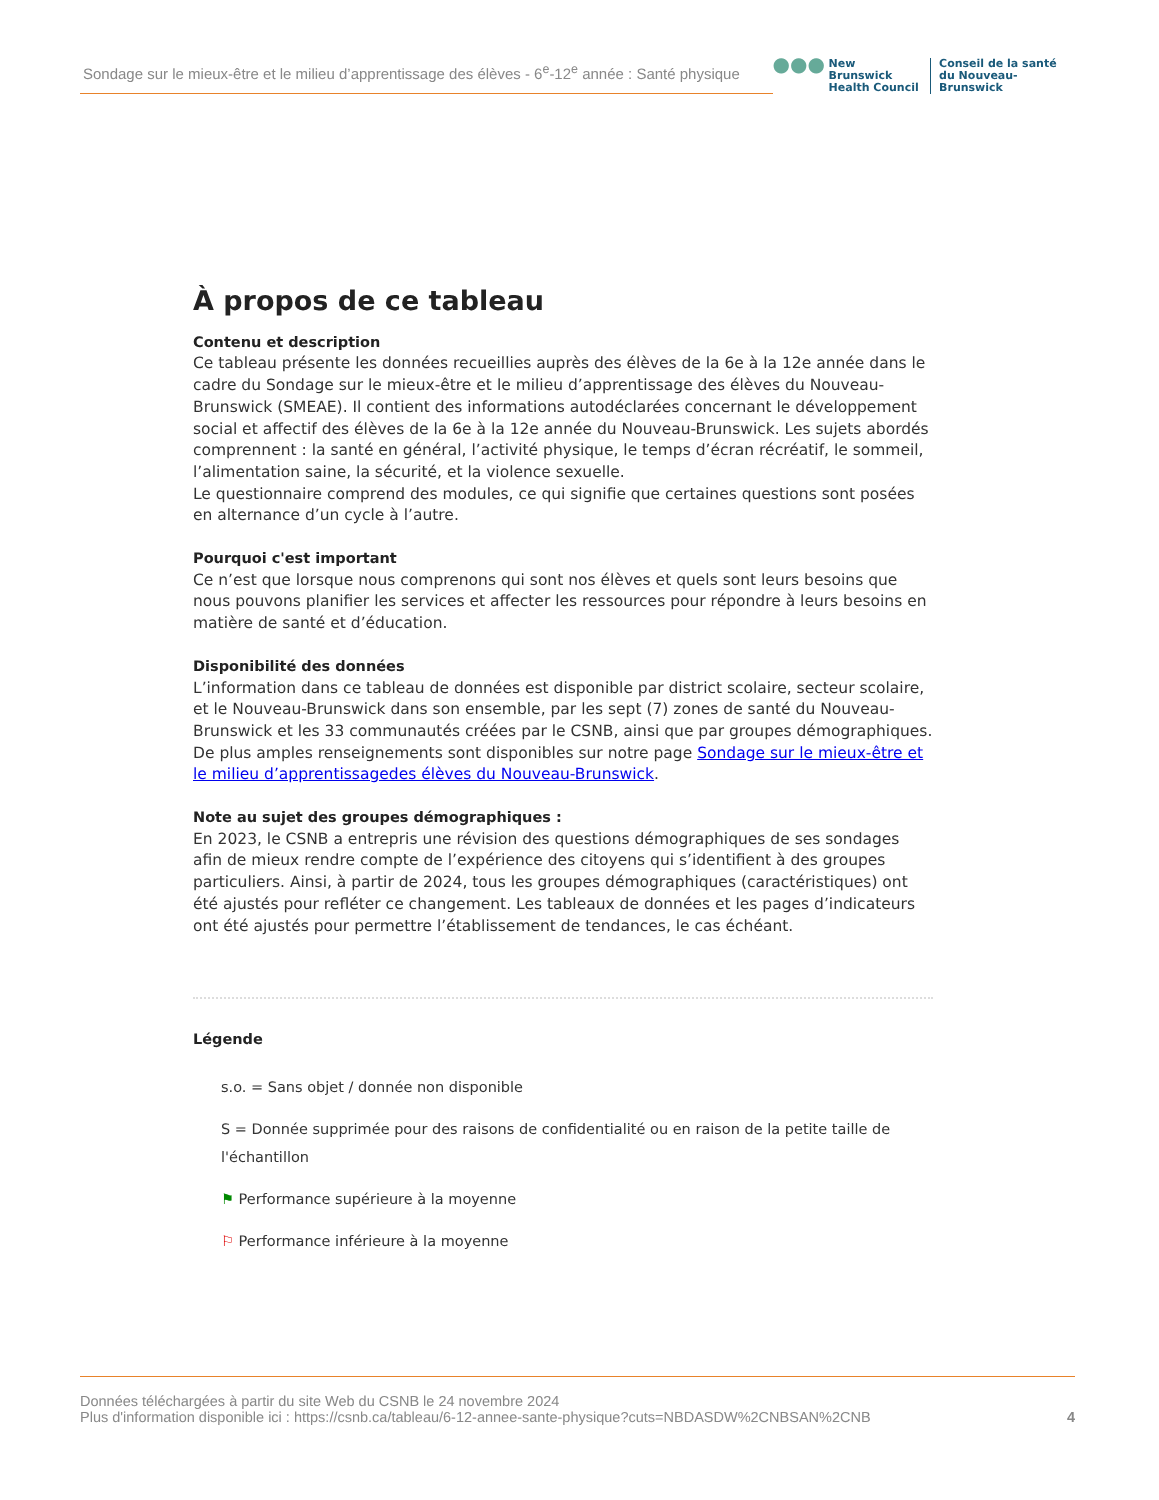Sondage sur le mieux-être et le milieu d’apprentissage des élèves - 6<sup>e</sup>-12<sup>e</sup> année : Santé physique
●●●
New Brunswick
Health Council
Conseil de la santé
du Nouveau-Brunswick
À propos de ce tableau
Contenu et description
Ce tableau présente les données recueillies auprès des élèves de la 6e à la 12e année dans le cadre du Sondage sur le mieux-être et le milieu d’apprentissage des élèves du Nouveau-Brunswick (SMEAE). Il contient des informations autodéclarées concernant le développement social et affectif des élèves de la 6e à la 12e année du Nouveau-Brunswick. Les sujets abordés comprennent : la santé en général, l’activité physique, le temps d’écran récréatif, le sommeil, l’alimentation saine, la sécurité, et la violence sexuelle.
Le questionnaire comprend des modules, ce qui signifie que certaines questions sont posées en alternance d’un cycle à l’autre.
Pourquoi c'est important
Ce n’est que lorsque nous comprenons qui sont nos élèves et quels sont leurs besoins que nous pouvons planifier les services et affecter les ressources pour répondre à leurs besoins en matière de santé et d’éducation.
Disponibilité des données
L’information dans ce tableau de données est disponible par district scolaire, secteur scolaire, et le Nouveau-Brunswick dans son ensemble, par les sept (7) zones de santé du Nouveau-Brunswick et les 33 communautés créées par le CSNB, ainsi que par groupes démographiques. De plus amples renseignements sont disponibles sur notre page Sondage sur le mieux-être et le milieu d’apprentissagedes élèves du Nouveau-Brunswick.
Note au sujet des groupes démographiques :
En 2023, le CSNB a entrepris une révision des questions démographiques de ses sondages afin de mieux rendre compte de l’expérience des citoyens qui s’identifient à des groupes particuliers. Ainsi, à partir de 2024, tous les groupes démographiques (caractéristiques) ont été ajustés pour refléter ce changement. Les tableaux de données et les pages d’indicateurs ont été ajustés pour permettre l’établissement de tendances, le cas échéant.
Légende
s.o. = Sans objet / donnée non disponible
S = Donnée supprimée pour des raisons de confidentialité ou en raison de la petite taille de l'échantillon
⚑ Performance supérieure à la moyenne
⚐ Performance inférieure à la moyenne
Données téléchargées à partir du site Web du CSNB le 24 novembre 2024
Plus d'information disponible ici : https://csnb.ca/tableau/6-12-annee-sante-physique?cuts=NBDASDW%2CNBSAN%2CNB
4